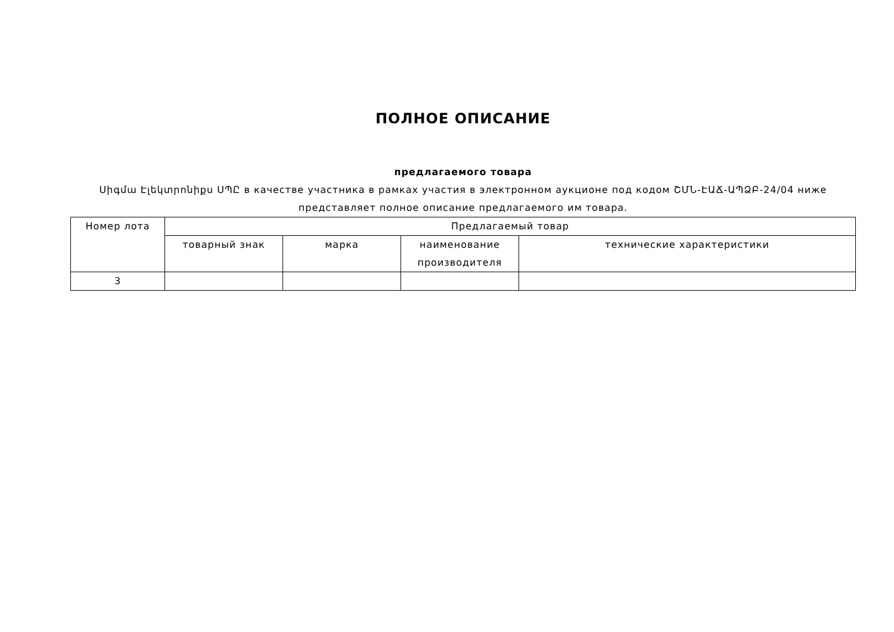ПОЛНОЕ ОПИСАНИЕ
предлагаемого товара
Սիգմա Էլեկտրոնիքս ՍՊԸ в качестве участника в рамках участия в электронном аукционе под кодом ՇՄՆ-ԷԱՃ-ԱՊՁԲ-24/04 ниже представляет полное описание предлагаемого им товара.
| Номер лота | Предлагаемый товар | | | |
| --- | --- | --- | --- | --- |
| | товарный знак | марка | наименование производителя | технические характеристики |
| 3 | | | | |